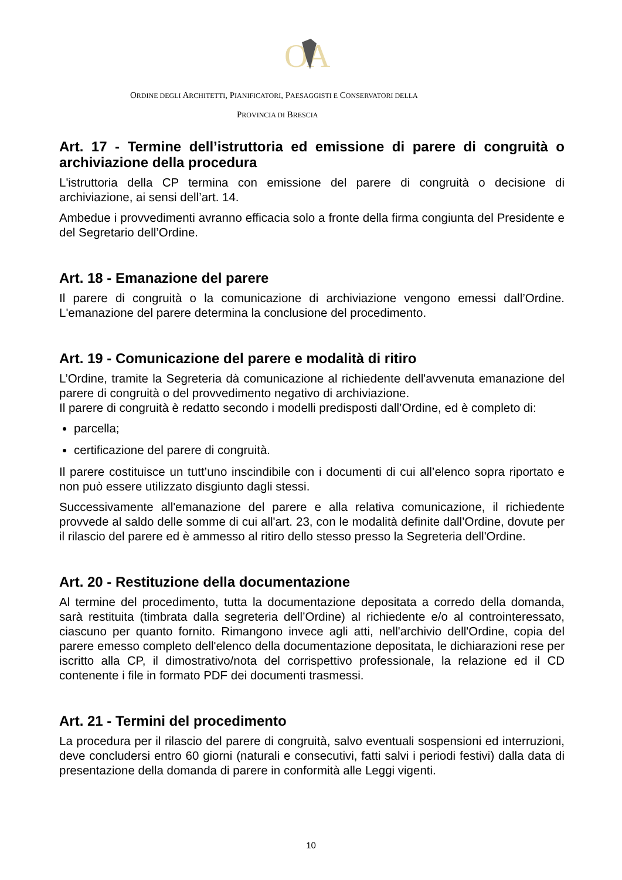O
A
ORDINE DEGLI ARCHITETTI, PIANIFICATORI, PAESAGGISTI E CONSERVATORI DELLA
PROVINCIA DI BRESCIA
Art. 17 - Termine dell’istruttoria ed emissione di parere di congruità o archiviazione della procedura
L'istruttoria della CP termina con emissione del parere di congruità o decisione di archiviazione, ai sensi dell’art. 14.
Ambedue i provvedimenti avranno efficacia solo a fronte della firma congiunta del Presidente e del Segretario dell’Ordine.
Art. 18 - Emanazione del parere
Il parere di congruità o la comunicazione di archiviazione vengono emessi dall’Ordine. L'emanazione del parere determina la conclusione del procedimento.
Art. 19 - Comunicazione del parere e modalità di ritiro
L’Ordine, tramite la Segreteria dà comunicazione al richiedente dell'avvenuta emanazione del parere di congruità o del provvedimento negativo di archiviazione.
Il parere di congruità è redatto secondo i modelli predisposti dall’Ordine, ed è completo di:
parcella;
certificazione del parere di congruità.
Il parere costituisce un tutt’uno inscindibile con i documenti di cui all’elenco sopra riportato e non può essere utilizzato disgiunto dagli stessi.
Successivamente all'emanazione del parere e alla relativa comunicazione, il richiedente provvede al saldo delle somme di cui all'art. 23, con le modalità definite dall’Ordine, dovute per il rilascio del parere ed è ammesso al ritiro dello stesso presso la Segreteria dell'Ordine.
Art. 20 - Restituzione della documentazione
Al termine del procedimento, tutta la documentazione depositata a corredo della domanda, sarà restituita (timbrata dalla segreteria dell’Ordine) al richiedente e/o al controinteressato, ciascuno per quanto fornito. Rimangono invece agli atti, nell'archivio dell'Ordine, copia del parere emesso completo dell'elenco della documentazione depositata, le dichiarazioni rese per iscritto alla CP, il dimostrativo/nota del corrispettivo professionale, la relazione ed il CD contenente i file in formato PDF dei documenti trasmessi.
Art. 21 - Termini del procedimento
La procedura per il rilascio del parere di congruità, salvo eventuali sospensioni ed interruzioni, deve concludersi entro 60 giorni (naturali e consecutivi, fatti salvi i periodi festivi) dalla data di presentazione della domanda di parere in conformità alle Leggi vigenti.
10